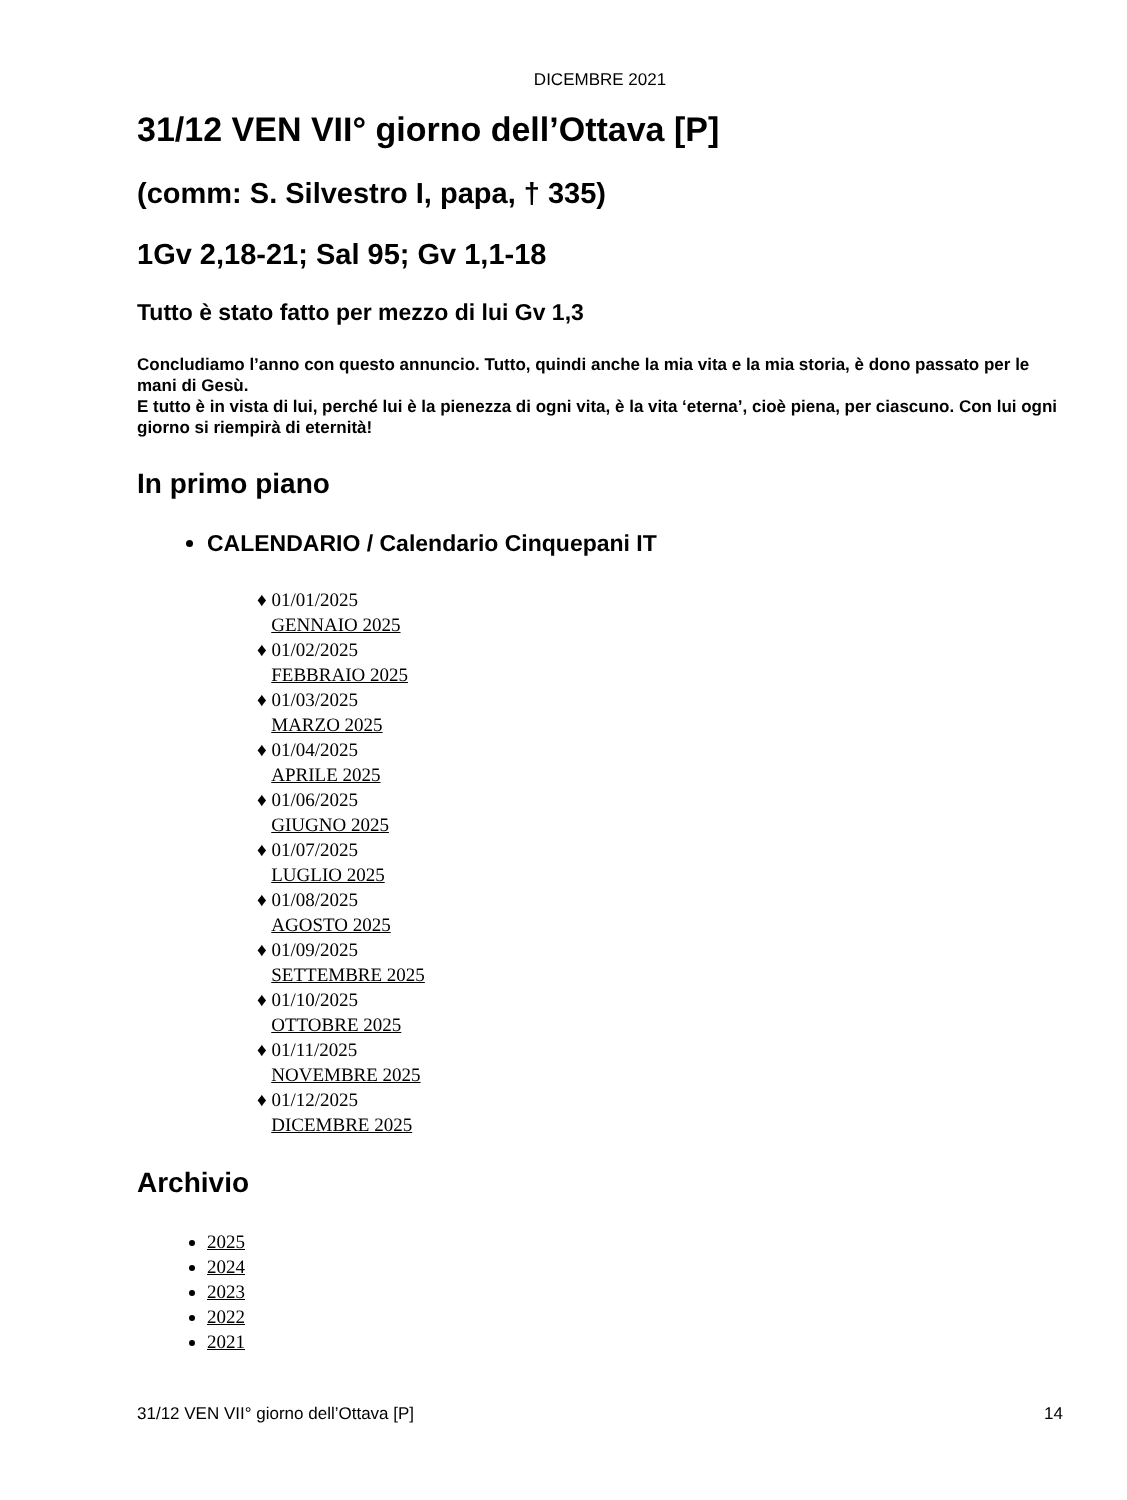DICEMBRE 2021
31/12 VEN VII° giorno dell’Ottava [P]
(comm: S. Silvestro I, papa, † 335)
1Gv 2,18-21; Sal 95; Gv 1,1-18
Tutto è stato fatto per mezzo di lui Gv 1,3
Concludiamo l’anno con questo annuncio. Tutto, quindi anche la mia vita e la mia storia, è dono passato per le mani di Gesù.
E tutto è in vista di lui, perché lui è la pienezza di ogni vita, è la vita ‘eterna’, cioè piena, per ciascuno. Con lui ogni giorno si riempirà di eternità!
In primo piano
CALENDARIO / Calendario Cinquepani IT
♦ 01/01/2025
GENNAIO 2025
♦ 01/02/2025
FEBBRAIO 2025
♦ 01/03/2025
MARZO 2025
♦ 01/04/2025
APRILE 2025
♦ 01/06/2025
GIUGNO 2025
♦ 01/07/2025
LUGLIO 2025
♦ 01/08/2025
AGOSTO 2025
♦ 01/09/2025
SETTEMBRE 2025
♦ 01/10/2025
OTTOBRE 2025
♦ 01/11/2025
NOVEMBRE 2025
♦ 01/12/2025
DICEMBRE 2025
Archivio
2025
2024
2023
2022
2021
31/12 VEN VII° giorno dell’Ottava [P] 14